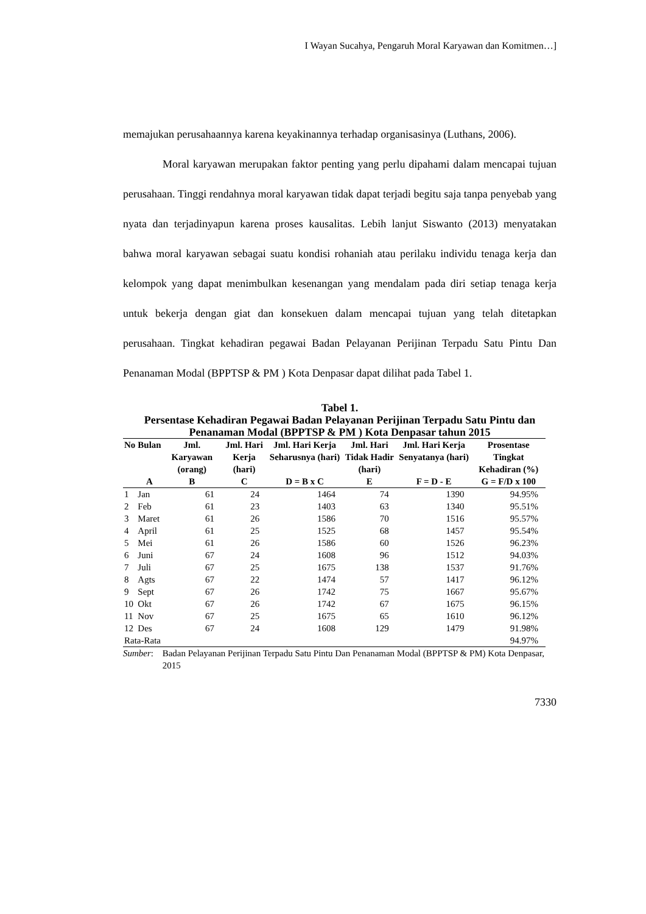I Wayan Sucahya, Pengaruh Moral Karyawan dan Komitmen…]
memajukan perusahaannya karena keyakinannya terhadap organisasinya (Luthans, 2006).
Moral karyawan merupakan faktor penting yang perlu dipahami dalam mencapai tujuan perusahaan. Tinggi rendahnya moral karyawan tidak dapat terjadi begitu saja tanpa penyebab yang nyata dan terjadinyapun karena proses kausalitas. Lebih lanjut Siswanto (2013) menyatakan bahwa moral karyawan sebagai suatu kondisi rohaniah atau perilaku individu tenaga kerja dan kelompok yang dapat menimbulkan kesenangan yang mendalam pada diri setiap tenaga kerja untuk bekerja dengan giat dan konsekuen dalam mencapai tujuan yang telah ditetapkan perusahaan. Tingkat kehadiran pegawai Badan Pelayanan Perijinan Terpadu Satu Pintu Dan Penanaman Modal (BPPTSP & PM ) Kota Denpasar dapat dilihat pada Tabel 1.
Tabel 1.
Persentase Kehadiran Pegawai Badan Pelayanan Perijinan Terpadu Satu Pintu dan Penanaman Modal (BPPTSP & PM ) Kota Denpasar tahun 2015
| No | Bulan | Jml. Karyawan (orang) | Jml. Hari Kerja (hari) | Jml. Hari Kerja Seharusnya (hari) | Jml. Hari Tidak Hadir (hari) | Jml. Hari Kerja Senyatanya (hari) | Prosentase Tingkat Kehadiran (%) |
| --- | --- | --- | --- | --- | --- | --- | --- |
| | A | B | C | D = B x C | E | F = D - E | G = F/D x 100 |
| 1 | Jan | 61 | 24 | 1464 | 74 | 1390 | 94.95% |
| 2 | Feb | 61 | 23 | 1403 | 63 | 1340 | 95.51% |
| 3 | Maret | 61 | 26 | 1586 | 70 | 1516 | 95.57% |
| 4 | April | 61 | 25 | 1525 | 68 | 1457 | 95.54% |
| 5 | Mei | 61 | 26 | 1586 | 60 | 1526 | 96.23% |
| 6 | Juni | 67 | 24 | 1608 | 96 | 1512 | 94.03% |
| 7 | Juli | 67 | 25 | 1675 | 138 | 1537 | 91.76% |
| 8 | Agts | 67 | 22 | 1474 | 57 | 1417 | 96.12% |
| 9 | Sept | 67 | 26 | 1742 | 75 | 1667 | 95.67% |
| 10 | Okt | 67 | 26 | 1742 | 67 | 1675 | 96.15% |
| 11 | Nov | 67 | 25 | 1675 | 65 | 1610 | 96.12% |
| 12 | Des | 67 | 24 | 1608 | 129 | 1479 | 91.98% |
| Rata-Rata | | | | | | | 94.97% |
Sumber: Badan Pelayanan Perijinan Terpadu Satu Pintu Dan Penanaman Modal (BPPTSP & PM) Kota Denpasar, 2015
7330